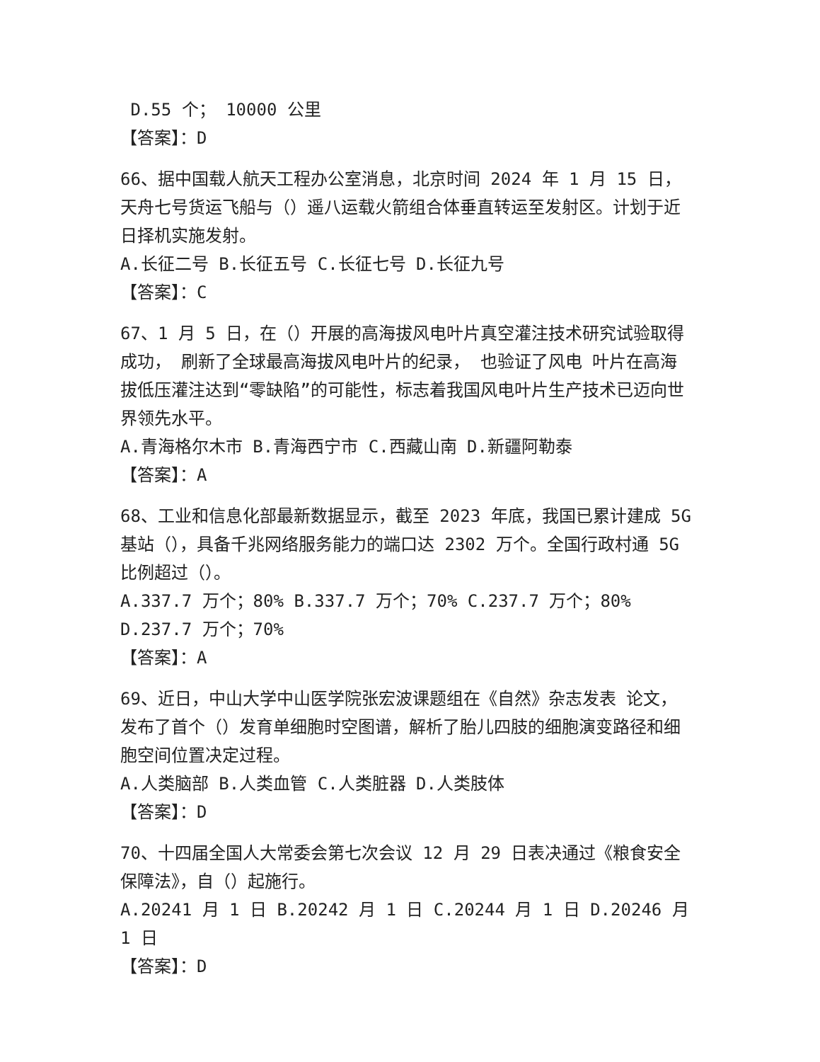D.55 个； 10000 公里
【答案】：D
66、据中国载人航天工程办公室消息，北京时间 2024 年 1 月 15 日，天舟七号货运飞船与（）遥八运载火箭组合体垂直转运至发射区。计划于近日择机实施发射。
A.长征二号 B.长征五号 C.长征七号 D.长征九号
【答案】：C
67、1 月 5 日，在（）开展的高海拔风电叶片真空灌注技术研究试验取得成功， 刷新了全球最高海拔风电叶片的纪录， 也验证了风电 叶片在高海拔低压灌注达到“零缺陷”的可能性，标志着我国风电叶片生产技术已迈向世界领先水平。
A.青海格尔木市 B.青海西宁市 C.西藏山南 D.新疆阿勒泰
【答案】：A
68、工业和信息化部最新数据显示，截至 2023 年底，我国已累计建成 5G 基站（），具备千兆网络服务能力的端口达 2302 万个。全国行政村通 5G 比例超过（）。
A.337.7 万个；80% B.337.7 万个；70% C.237.7 万个；80% D.237.7 万个；70%
【答案】：A
69、近日，中山大学中山医学院张宏波课题组在《自然》杂志发表 论文，发布了首个（）发育单细胞时空图谱，解析了胎儿四肢的细胞演变路径和细胞空间位置决定过程。
A.人类脑部 B.人类血管 C.人类脏器 D.人类肢体
【答案】：D
70、十四届全国人大常委会第七次会议 12 月 29 日表决通过《粮食安全保障法》，自（）起施行。
A.20241 月 1 日 B.20242 月 1 日 C.20244 月 1 日 D.20246 月 1 日
【答案】：D